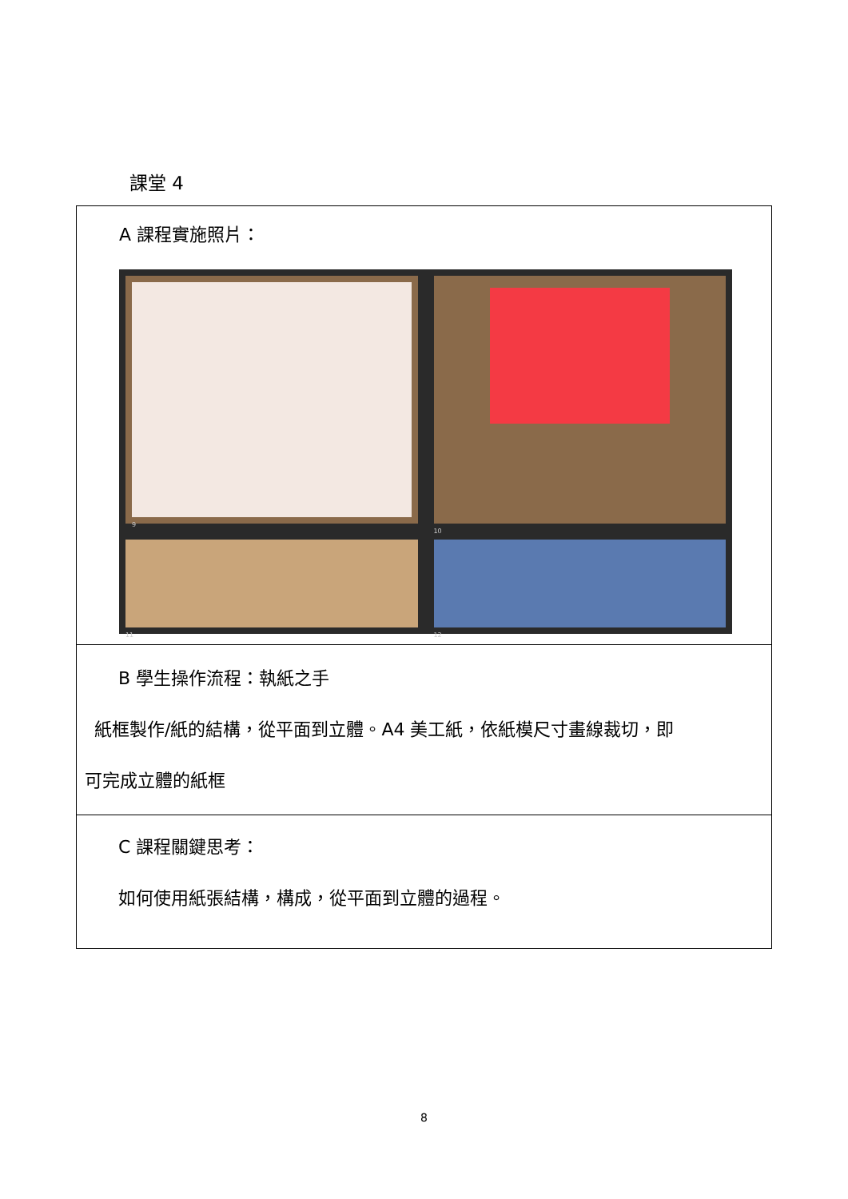課堂 4
| A 課程實施照片： 9 10 11 12 |
| B 學生操作流程：執紙之手 紙框製作/紙的結構，從平面到立體。A4 美工紙，依紙模尺寸畫線裁切，即 可完成立體的紙框 |
| C 課程關鍵思考： 如何使用紙張結構，構成，從平面到立體的過程。 |
8